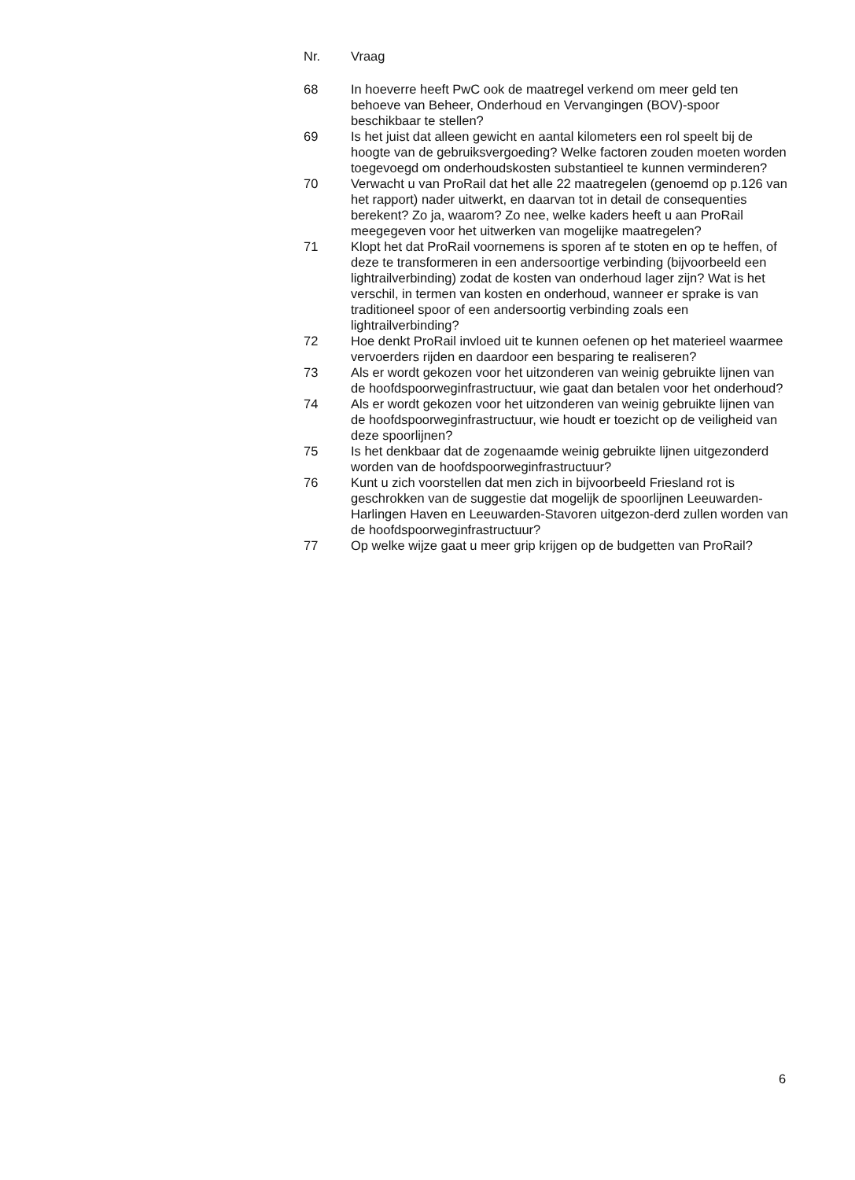| Nr. | Vraag |
| --- | --- |
| 68 | In hoeverre heeft PwC ook de maatregel verkend om meer geld ten behoeve van Beheer, Onderhoud en Vervangingen (BOV)-spoor beschikbaar te stellen? |
| 69 | Is het juist dat alleen gewicht en aantal kilometers een rol speelt bij de hoogte van de gebruiksvergoeding? Welke factoren zouden moeten worden toegevoegd om onderhoudskosten substantieel te kunnen verminderen? |
| 70 | Verwacht u van ProRail dat het alle 22 maatregelen (genoemd op p.126 van het rapport) nader uitwerkt, en daarvan tot in detail de consequenties berekent? Zo ja, waarom? Zo nee, welke kaders heeft u aan ProRail meegegeven voor het uitwerken van mogelijke maatregelen? |
| 71 | Klopt het dat ProRail voornemens is sporen af te stoten en op te heffen, of deze te transformeren in een andersoortige verbinding (bijvoorbeeld een lightrailverbinding) zodat de kosten van onderhoud lager zijn? Wat is het verschil, in termen van kosten en onderhoud, wanneer er sprake is van traditioneel spoor of een andersoortig verbinding zoals een lightrailverbinding? |
| 72 | Hoe denkt ProRail invloed uit te kunnen oefenen op het materieel waarmee vervoerders rijden en daardoor een besparing te realiseren? |
| 73 | Als er wordt gekozen voor het uitzonderen van weinig gebruikte lijnen van de hoofdspoorweginfrastructuur, wie gaat dan betalen voor het onderhoud? |
| 74 | Als er wordt gekozen voor het uitzonderen van weinig gebruikte lijnen van de hoofdspoorweginfrastructuur, wie houdt er toezicht op de veiligheid van deze spoorlijnen? |
| 75 | Is het denkbaar dat de zogenaamde weinig gebruikte lijnen uitgezonderd worden van de hoofdspoorweginfrastructuur? |
| 76 | Kunt u zich voorstellen dat men zich in bijvoorbeeld Friesland rot is geschrokken van de suggestie dat mogelijk de spoorlijnen Leeuwarden-Harlingen Haven en Leeuwarden-Stavoren uitgezon-derd zullen worden van de hoofdspoorweginfrastructuur? |
| 77 | Op welke wijze gaat u meer grip krijgen op de budgetten van ProRail? |
6